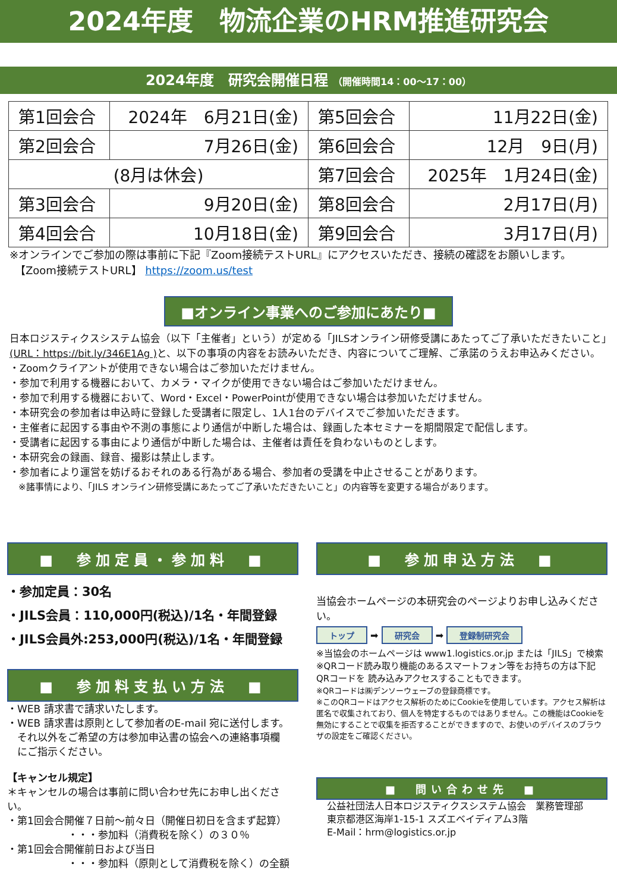2024年度　物流企業のHRM推進研究会
2024年度　研究会開催日程 （開催時間14：00〜17：00）
| 第1回会合 | 2024年 6月21日(金) | 第5回会合 | 11月22日(金) |
| 第2回会合 | 7月26日(金) | 第6回会合 | 12月 9日(月) |
| (8月は休会) | | 第7回会合 | 2025年 1月24日(金) |
| 第3回会合 | 9月20日(金) | 第8回会合 | 2月17日(月) |
| 第4回会合 | 10月18日(金) | 第9回会合 | 3月17日(月) |
※オンラインでご参加の際は事前に下記『Zoom接続テストURL』にアクセスいただき、接続の確認をお願いします。
　【Zoom接続テストURL】 https://zoom.us/test
■オンライン事業へのご参加にあたり■
日本ロジスティクスシステム協会（以下「主催者」という）が定める「JILSオンライン研修受講にあたってご了承いただきたいこと」
(URL：https://bit.ly/346E1Ag ) と、以下の事項の内容をお読みいただき、内容についてご理解、ご承諾のうえお申込みください。
・Zoomクライアントが使用できない場合はご参加いただけません。
・参加で利用する機器において、カメラ・マイクが使用できない場合はご参加いただけません。
・参加で利用する機器において、Word・Excel・PowerPointが使用できない場合は参加いただけません。
・本研究会の参加者は申込時に登録した受講者に限定し、1人1台のデバイスでご参加いただきます。
・主催者に起因する事由や不測の事態により通信が中断した場合は、録画した本セミナーを期間限定で配信します。
・受講者に起因する事由により通信が中断した場合は、主催者は責任を負わないものとします。
・本研究会の録画、録音、撮影は禁止します。
・参加者により運営を妨げるおそれのある行為がある場合、参加者の受講を中止させることがあります。
　※諸事情により、「JILS オンライン研修受講にあたってご了承いただきたいこと」の内容等を変更する場合があります。
■　参加定員・参加料　■
・参加定員：30名
・JILS会員：110,000円(税込)/1名・年間登録
・JILS会員外:253,000円(税込)/1名・年間登録
■　参加料支払い方法　■
・WEB 請求書で請求いたします。
・WEB 請求書は原則として参加者のE-mail 宛に送付します。
　それ以外をご希望の方は参加申込書の協会への連絡事項欄
　にご指示ください。
【キャンセル規定】
＊キャンセルの場合は事前に問い合わせ先にお申し出ください。
・第1回会合開催７日前〜前々日（開催日初日を含まず起算）
　　　　　　・・・参加料（消費税を除く）の３０％
・第1回会合開催前日および当日
　　　　　　・・・参加料（原則として消費税を除く）の全額
■　参加申込方法　■
当協会ホームページの本研究会のページよりお申し込みください。
トップ ➡ 研究会 ➡ 登録制研究会
※当協会のホームページは www1.logistics.or.jp または「JILS」で検索
※QRコード読み取り機能のあるスマートフォン等をお持ちの方は下記QRコードを 読み込みアクセスすることもできます。
※QRコードは㈱デンソーウェーブの登録商標です。
※このQRコードはアクセス解析のためにCookieを使用しています。アクセス解析は匿名で収集されており、個人を特定するものではありません。この機能はCookieを無効にすることで収集を拒否することができますので、お使いのデバイスのブラウザの設定をご確認ください。
■　問い合わせ先　■
公益社団法人日本ロジスティクスシステム協会　業務管理部
東京都港区海岸1-15-1 スズエベイディアム3階
E-Mail：hrm@logistics.or.jp